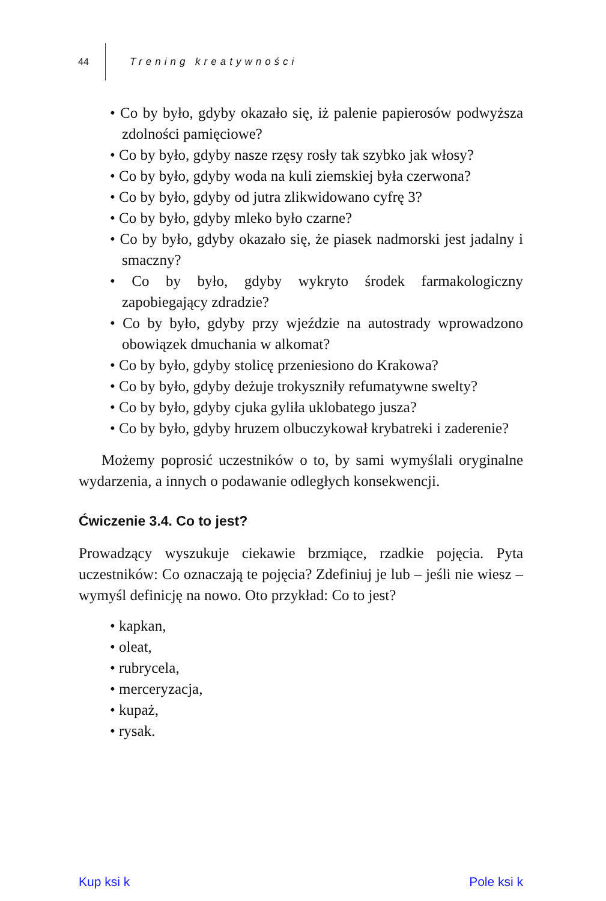44 Trening kreatywności
• Co by było, gdyby okazało się, iż palenie papierosów podwyższa zdolności pamięciowe?
• Co by było, gdyby nasze rzęsy rosły tak szybko jak włosy?
• Co by było, gdyby woda na kuli ziemskiej była czerwona?
• Co by było, gdyby od jutra zlikwidowano cyfrę 3?
• Co by było, gdyby mleko było czarne?
• Co by było, gdyby okazało się, że piasek nadmorski jest jadalny i smaczny?
• Co by było, gdyby wykryto środek farmakologiczny zapobiegający zdradzie?
• Co by było, gdyby przy wjeździe na autostrady wprowadzono obowiązek dmuchania w alkomat?
• Co by było, gdyby stolicę przeniesiono do Krakowa?
• Co by było, gdyby deżuje trokyszniły refumatywne swelty?
• Co by było, gdyby cjuka gyliła uklobatego jusza?
• Co by było, gdyby hruzem olbuczykował krybatreki i zaderenie?
Możemy poprosić uczestników o to, by sami wymyślali oryginalne wydarzenia, a innych o podawanie odległych konsekwencji.
Ćwiczenie 3.4. Co to jest?
Prowadzący wyszukuje ciekawie brzmiące, rzadkie pojęcia. Pyta uczestników: Co oznaczają te pojęcia? Zdefiniuj je lub – jeśli nie wiesz – wymyśl definicję na nowo. Oto przykład: Co to jest?
• kapkan,
• oleat,
• rubrycela,
• merceryzacja,
• kupaż,
• rysak.
Kup ksi k Pole ksi k